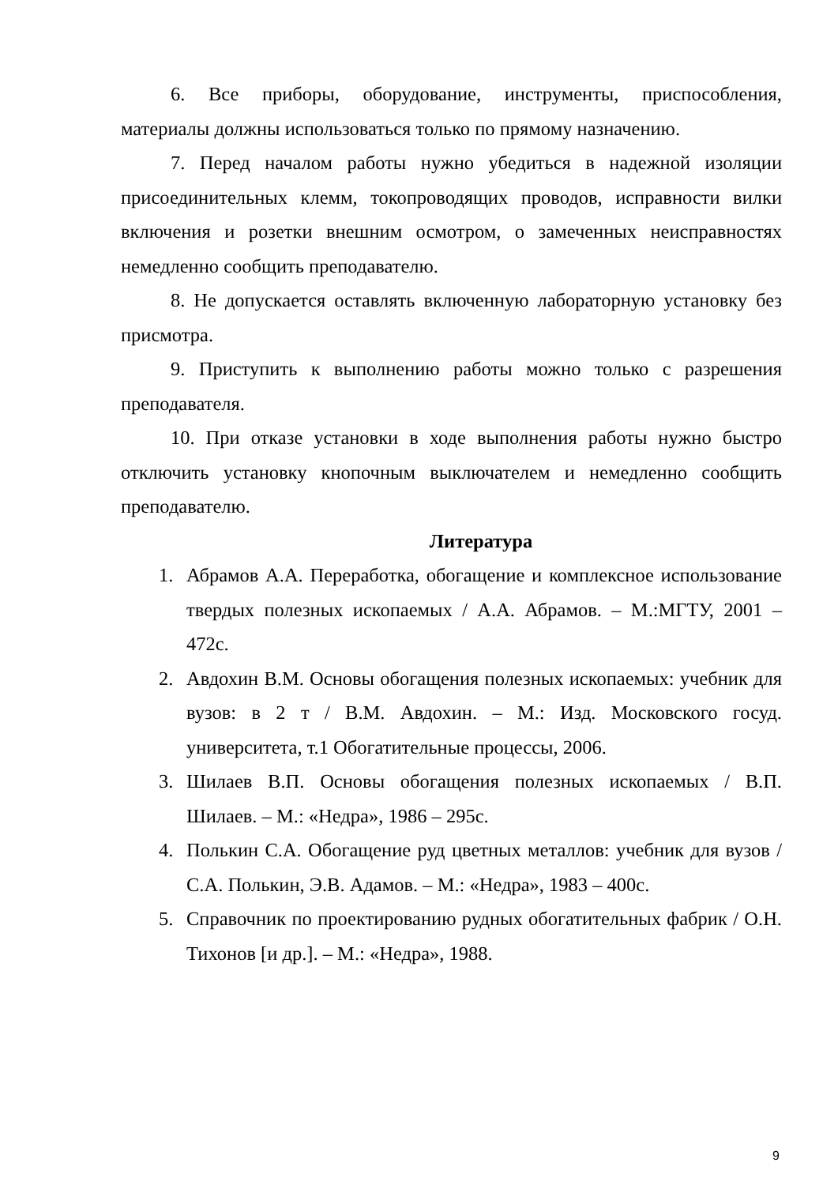6. Все приборы, оборудование, инструменты, приспособления, материалы должны использоваться только по прямому назначению.
7. Перед началом работы нужно убедиться в надежной изоляции присоединительных клемм, токопроводящих проводов, исправности вилки включения и розетки внешним осмотром, о замеченных неисправностях немедленно сообщить преподавателю.
8. Не допускается оставлять включенную лабораторную установку без присмотра.
9. Приступить к выполнению работы можно только с разрешения преподавателя.
10. При отказе установки в ходе выполнения работы нужно быстро отключить установку кнопочным выключателем и немедленно сообщить преподавателю.
Литература
1. Абрамов А.А. Переработка, обогащение и комплексное использование твердых полезных ископаемых / А.А. Абрамов. – М.:МГТУ, 2001 – 472с.
2. Авдохин В.М. Основы обогащения полезных ископаемых: учебник для вузов: в 2 т / В.М. Авдохин. – М.: Изд. Московского госуд. университета, т.1 Обогатительные процессы, 2006.
3. Шилаев В.П. Основы обогащения полезных ископаемых / В.П. Шилаев. – М.: «Недра», 1986 – 295с.
4. Полькин С.А. Обогащение руд цветных металлов: учебник для вузов / С.А. Полькин, Э.В. Адамов. – М.: «Недра», 1983 – 400с.
5. Справочник по проектированию рудных обогатительных фабрик / О.Н. Тихонов [и др.]. – М.: «Недра», 1988.
9